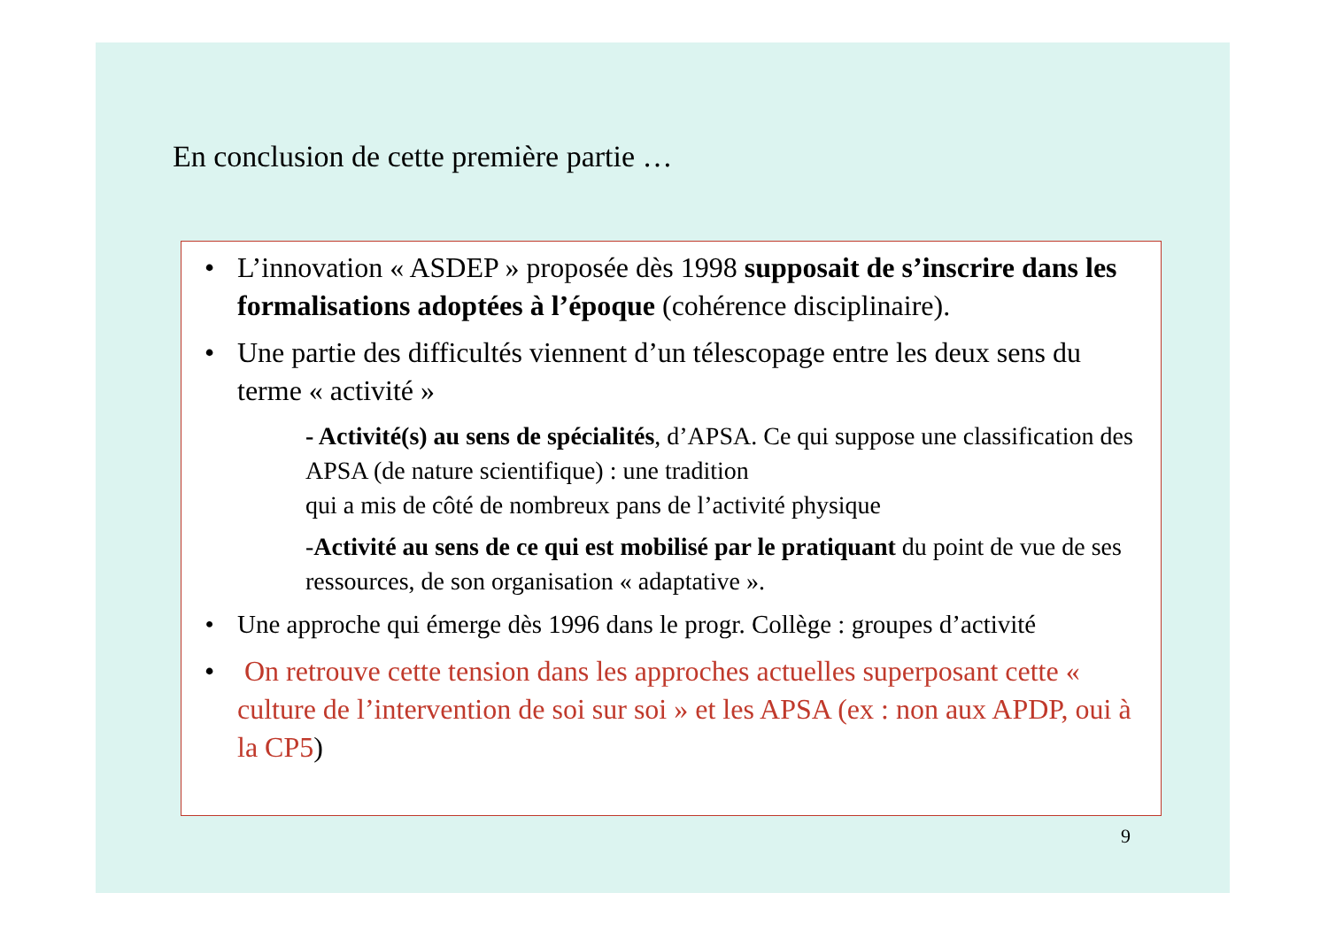En conclusion de cette première partie …
• L’innovation « ASDEP » proposée dès 1998 supposait de s’inscrire dans les formalisations adoptées à l’époque (cohérence disciplinaire).
• Une partie des difficultés viennent d’un télescopage entre les deux sens du terme « activité »
- Activité(s) au sens de spécialités, d’APSA. Ce qui suppose une classification des APSA (de nature scientifique) : une tradition
qui a mis de côté de nombreux pans de l’activité physique
-Activité au sens de ce qui est mobilisé par le pratiquant du point de vue de ses ressources, de son organisation « adaptative ».
• Une approche qui émerge dès 1996 dans le progr. Collège : groupes d’activité
• On retrouve cette tension dans les approches actuelles superposant cette « culture de l’intervention de soi sur soi » et les APSA (ex : non aux APDP, oui à la CP5)
9